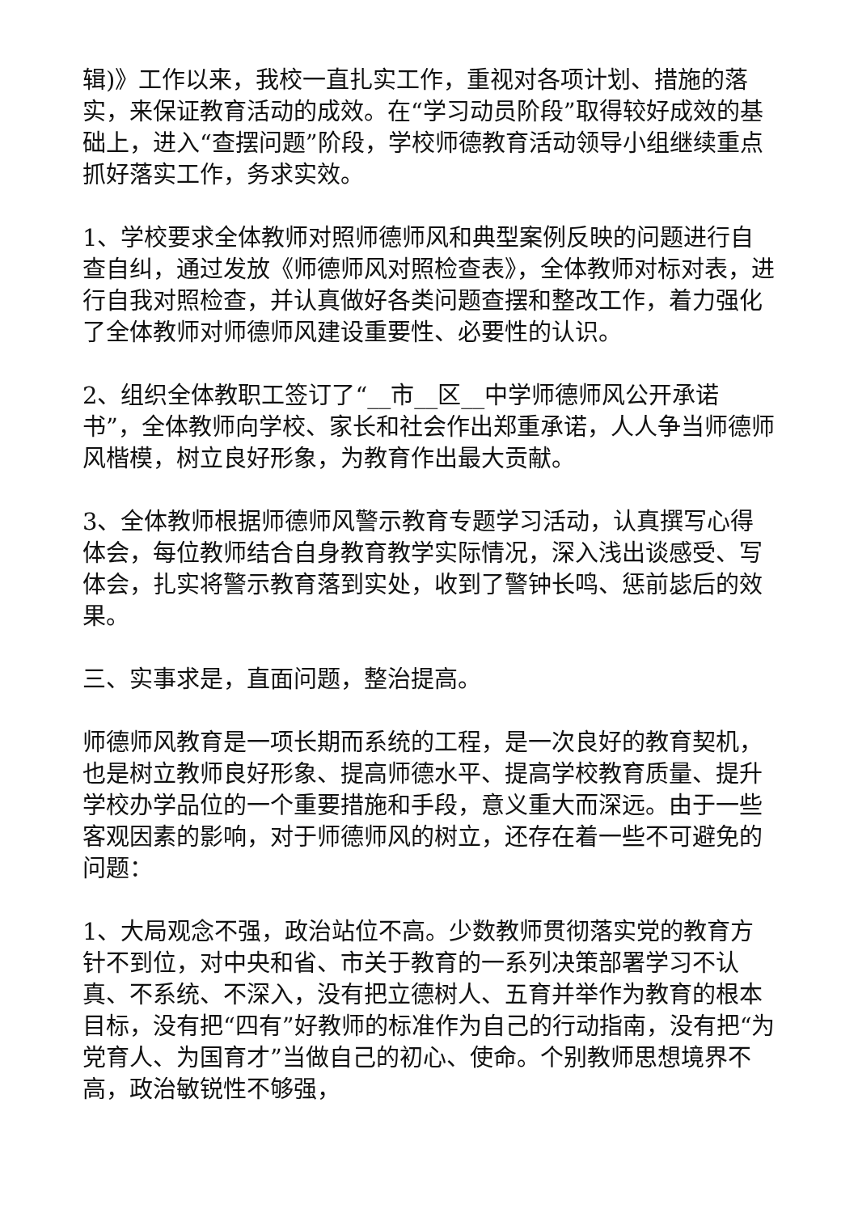辑)》工作以来，我校一直扎实工作，重视对各项计划、措施的落实，来保证教育活动的成效。在“学习动员阶段”取得较好成效的基础上，进入“查摆问题”阶段，学校师德教育活动领导小组继续重点抓好落实工作，务求实效。
1、学校要求全体教师对照师德师风和典型案例反映的问题进行自查自纠，通过发放《师德师风对照检查表》，全体教师对标对表，进行自我对照检查，并认真做好各类问题查摆和整改工作，着力强化了全体教师对师德师风建设重要性、必要性的认识。
2、组织全体教职工签订了“__市__区__中学师德师风公开承诺书”，全体教师向学校、家长和社会作出郑重承诺，人人争当师德师风楷模，树立良好形象，为教育作出最大贡献。
3、全体教师根据师德师风警示教育专题学习活动，认真撰写心得体会，每位教师结合自身教育教学实际情况，深入浅出谈感受、写体会，扎实将警示教育落到实处，收到了警钟长鸣、惩前毖后的效果。
三、实事求是，直面问题，整治提高。
师德师风教育是一项长期而系统的工程，是一次良好的教育契机，也是树立教师良好形象、提高师德水平、提高学校教育质量、提升学校办学品位的一个重要措施和手段，意义重大而深远。由于一些客观因素的影响，对于师德师风的树立，还存在着一些不可避免的问题：
1、大局观念不强，政治站位不高。少数教师贯彻落实党的教育方针不到位，对中央和省、市关于教育的一系列决策部署学习不认真、不系统、不深入，没有把立德树人、五育并举作为教育的根本目标，没有把“四有”好教师的标准作为自己的行动指南，没有把“为党育人、为国育才”当做自己的初心、使命。个别教师思想境界不高，政治敏锐性不够强，